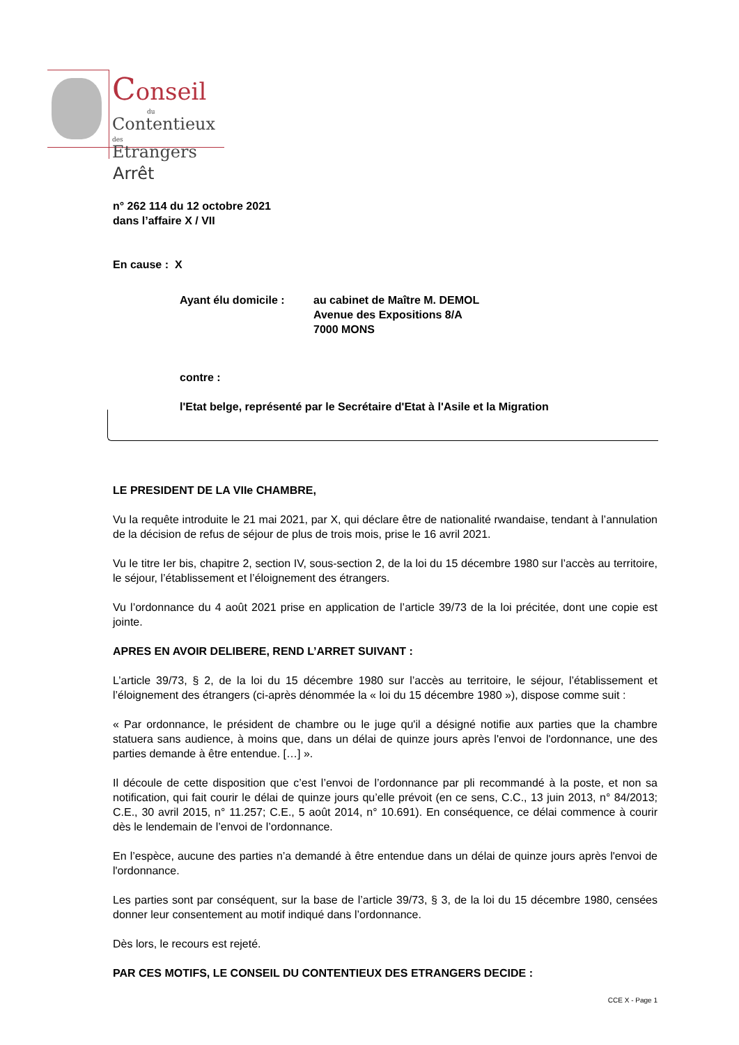Conseil
du
Contentieux des
Etrangers
Arrêt
n° 262 114 du 12 octobre 2021
dans l’affaire X / VII
En cause : X
Ayant élu domicile : au cabinet de Maître M. DEMOL
Avenue des Expositions 8/A
7000 MONS
contre :
l'Etat belge, représenté par le Secrétaire d'Etat à l'Asile et la Migration
LE PRESIDENT DE LA VIIe CHAMBRE,
Vu la requête introduite le 21 mai 2021, par X, qui déclare être de nationalité rwandaise, tendant à l’annulation de la décision de refus de séjour de plus de trois mois, prise le 16 avril 2021.
Vu le titre Ier bis, chapitre 2, section IV, sous-section 2, de la loi du 15 décembre 1980 sur l’accès au territoire, le séjour, l’établissement et l’éloignement des étrangers.
Vu l’ordonnance du 4 août 2021 prise en application de l’article 39/73 de la loi précitée, dont une copie est jointe.
APRES EN AVOIR DELIBERE, REND L’ARRET SUIVANT :
L’article 39/73, § 2, de la loi du 15 décembre 1980 sur l’accès au territoire, le séjour, l’établissement et l’éloignement des étrangers (ci-après dénommée la « loi du 15 décembre 1980 »), dispose comme suit :
« Par ordonnance, le président de chambre ou le juge qu'il a désigné notifie aux parties que la chambre statuera sans audience, à moins que, dans un délai de quinze jours après l'envoi de l'ordonnance, une des parties demande à être entendue. […] ».
Il découle de cette disposition que c’est l’envoi de l’ordonnance par pli recommandé à la poste, et non sa notification, qui fait courir le délai de quinze jours qu’elle prévoit (en ce sens, C.C., 13 juin 2013, n° 84/2013; C.E., 30 avril 2015, n° 11.257; C.E., 5 août 2014, n° 10.691). En conséquence, ce délai commence à courir dès le lendemain de l’envoi de l’ordonnance.
En l’espèce, aucune des parties n’a demandé à être entendue dans un délai de quinze jours après l'envoi de l'ordonnance.
Les parties sont par conséquent, sur la base de l’article 39/73, § 3, de la loi du 15 décembre 1980, censées donner leur consentement au motif indiqué dans l’ordonnance.
Dès lors, le recours est rejeté.
PAR CES MOTIFS, LE CONSEIL DU CONTENTIEUX DES ETRANGERS DECIDE :
CCE X - Page 1